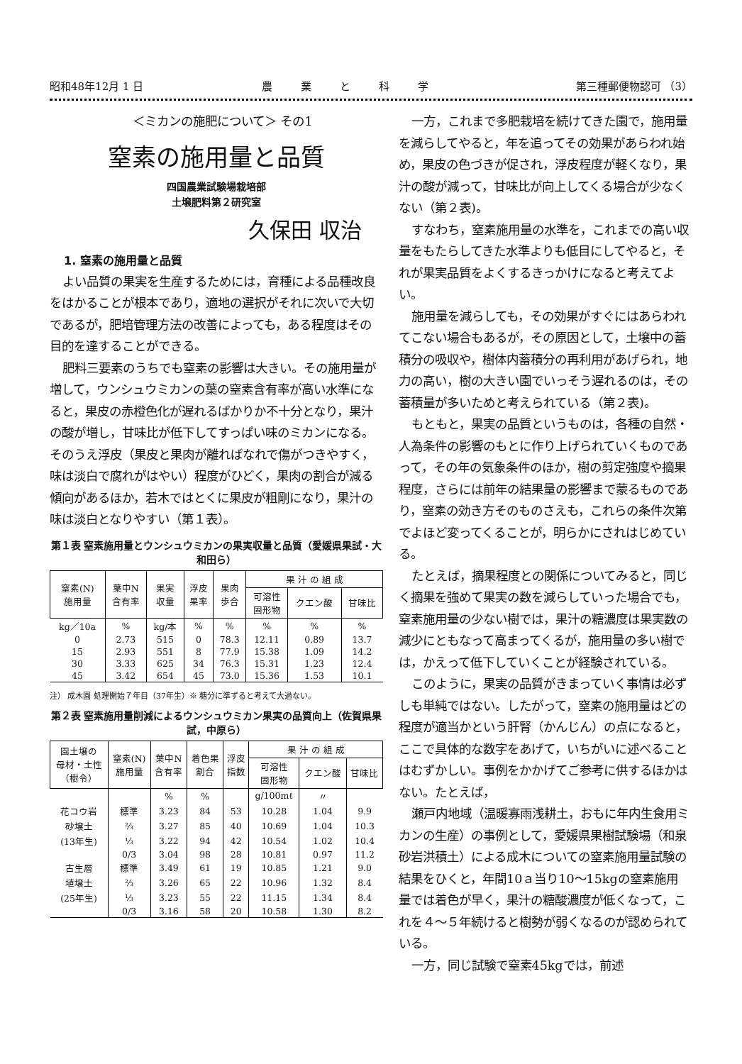昭和48年12月 1 日 農業と科学 第三種郵便物認可 （3）
＜ミカンの施肥について＞ その1
窒素の施用量と品質
四国農業試験場栽培部
土壌肥料第２研究室
久保田 収治
1. 窒素の施用量と品質
よい品質の果実を生産するためには，育種による品種改良をはかることが根本であり，適地の選択がそれに次いで大切であるが，肥培管理方法の改善によっても，ある程度はその目的を達することができる。
肥料三要素のうちでも窒素の影響は大きい。その施用量が増して，ウンシュウミカンの葉の窒素含有率が高い水準になると，果皮の赤橙色化が遅れるばかりか不十分となり，果汁の酸が増し，甘味比が低下してすっぱい味のミカンになる。そのうえ浮皮（果皮と果肉が離ればなれで傷がつきやすく，味は淡白で腐れがはやい）程度がひどく，果肉の割合が減る傾向があるほか，若木ではとくに果皮が粗剛になり，果汁の味は淡白となりやすい（第１表）。
第１表 窒素施用量とウンシュウミカンの果実収量と品質（愛媛県果試・大和田ら）
| 窒素(N) 施用量 | 葉中N 含有率 | 果実 収量 | 浮皮 果率 | 果肉 歩合 | 果 汁 の 組 成 | | |
| --- | --- | --- | --- | --- | --- | --- | --- |
| | | | | | 可溶性 固形物 | クエン酸 | 甘味比 |
| kg／10a | % | kg/本 | % | % | % | % | % |
| 0 | 2.73 | 515 | 0 | 78.3 | 12.11 | 0.89 | 13.7 |
| 15 | 2.93 | 551 | 8 | 77.9 | 15.38 | 1.09 | 14.2 |
| 30 | 3.33 | 625 | 34 | 76.3 | 15.31 | 1.23 | 12.4 |
| 45 | 3.42 | 654 | 45 | 73.0 | 15.36 | 1.53 | 10.1 |
注） 成木園 処理開始７年目（37年生）※ 糖分に準ずると考えて大過ない。
第２表 窒素施用量削減によるウンシュウミカン果実の品質向上（佐賀県果試，中原ら）
| 園土壌の 母材・土性 （樹令） | 窒素(N) 施用量 | 葉中N 含有率 | 着色果 割合 | 浮皮 指数 | 果 汁 の 組 成 | | |
| --- | --- | --- | --- | --- | --- | --- | --- |
| | | | | | 可溶性 固形物 | クエン酸 | 甘味比 |
| | | % | % | | g/100mℓ | 〃 | |
| 花コウ岩 | 標準 | 3.23 | 84 | 53 | 10.28 | 1.04 | 9.9 |
| 砂壌土 | ⅔ | 3.27 | 85 | 40 | 10.69 | 1.04 | 10.3 |
| (13年生) | ⅓ | 3.22 | 94 | 42 | 10.54 | 1.02 | 10.4 |
| | 0/3 | 3.04 | 98 | 28 | 10.81 | 0.97 | 11.2 |
| 古生層 | 標準 | 3.49 | 61 | 19 | 10.85 | 1.21 | 9.0 |
| 埴壌土 | ⅔ | 3.26 | 65 | 22 | 10.96 | 1.32 | 8.4 |
| (25年生) | ⅓ | 3.23 | 55 | 22 | 11.15 | 1.34 | 8.4 |
| | 0/3 | 3.16 | 58 | 20 | 10.58 | 1.30 | 8.2 |
一方，これまで多肥栽培を続けてきた園で，施用量を減らしてやると，年を追ってその効果があらわれ始め，果皮の色づきが促され，浮皮程度が軽くなり，果汁の酸が減って，甘味比が向上してくる場合が少なくない（第２表)。
すなわち，窒素施用量の水準を，これまでの高い収量をもたらしてきた水準よりも低目にしてやると，それが果実品質をよくするきっかけになると考えてよい。
施用量を減らしても，その効果がすぐにはあらわれてこない場合もあるが，その原因として，土壌中の蓄積分の吸収や，樹体内蓄積分の再利用があげられ，地力の高い，樹の大きい園でいっそう遅れるのは，その蓄積量が多いためと考えられている（第２表)。
もともと，果実の品質というものは，各種の自然・人為条件の影響のもとに作り上げられていくものであって，その年の気象条件のほか，樹の剪定強度や摘果程度，さらには前年の結果量の影響まで蒙るものであり，窒素の効き方そのものさえも，これらの条件次第でよほど変ってくることが，明らかにされはじめている。
たとえば，摘果程度との関係についてみると，同じく摘果を強めて果実の数を減らしていった場合でも，窒素施用量の少ない樹では，果汁の糖濃度は果実数の減少にともなって高まってくるが，施用量の多い樹では，かえって低下していくことが経験されている。
このように，果実の品質がきまっていく事情は必ずしも単純ではない。したがって，窒素の施用量はどの程度が適当かという肝腎（かんじん）の点になると，ここで具体的な数字をあげて，いちがいに述べることはむずかしい。事例をかかげてご参考に供するほかはない。たとえば，
瀬戸内地域（温暖寡雨浅耕土，おもに年内生食用ミカンの生産）の事例として，愛媛県果樹試験場（和泉砂岩洪積土）による成木についての窒素施用量試験の結果をひくと，年間10ａ当り10～15kgの窒素施用量では着色が早く，果汁の糖酸濃度が低くなって，これを４～５年続けると樹勢が弱くなるのが認められている。
一方，同じ試験で窒素45kgでは，前述